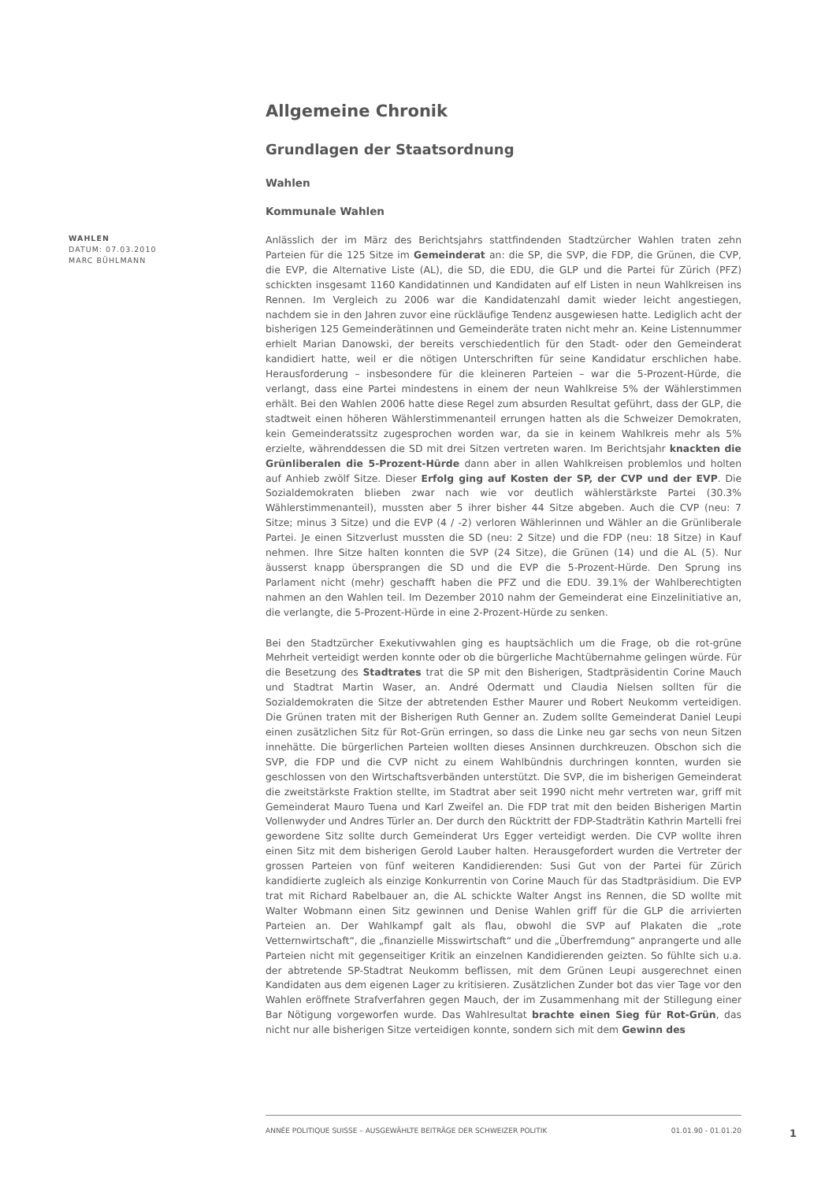Allgemeine Chronik
Grundlagen der Staatsordnung
Wahlen
Kommunale Wahlen
WAHLEN
DATUM: 07.03.2010
MARC BÜHLMANN
Anlässlich der im März des Berichtsjahrs stattfindenden Stadtzürcher Wahlen traten zehn Parteien für die 125 Sitze im Gemeinderat an: die SP, die SVP, die FDP, die Grünen, die CVP, die EVP, die Alternative Liste (AL), die SD, die EDU, die GLP und die Partei für Zürich (PFZ) schickten insgesamt 1160 Kandidatinnen und Kandidaten auf elf Listen in neun Wahlkreisen ins Rennen. Im Vergleich zu 2006 war die Kandidatenzahl damit wieder leicht angestiegen, nachdem sie in den Jahren zuvor eine rückläufige Tendenz ausgewiesen hatte. Lediglich acht der bisherigen 125 Gemeinderätinnen und Gemeinderäte traten nicht mehr an. Keine Listennummer erhielt Marian Danowski, der bereits verschiedentlich für den Stadt- oder den Gemeinderat kandidiert hatte, weil er die nötigen Unterschriften für seine Kandidatur erschlichen habe. Herausforderung – insbesondere für die kleineren Parteien – war die 5-Prozent-Hürde, die verlangt, dass eine Partei mindestens in einem der neun Wahlkreise 5% der Wählerstimmen erhält. Bei den Wahlen 2006 hatte diese Regel zum absurden Resultat geführt, dass der GLP, die stadtweit einen höheren Wählerstimmenanteil errungen hatten als die Schweizer Demokraten, kein Gemeinderatssitz zugesprochen worden war, da sie in keinem Wahlkreis mehr als 5% erzielte, währenddessen die SD mit drei Sitzen vertreten waren. Im Berichtsjahr knackten die Grünliberalen die 5-Prozent-Hürde dann aber in allen Wahlkreisen problemlos und holten auf Anhieb zwölf Sitze. Dieser Erfolg ging auf Kosten der SP, der CVP und der EVP. Die Sozialdemokraten blieben zwar nach wie vor deutlich wählerstärkste Partei (30.3% Wählerstimmenanteil), mussten aber 5 ihrer bisher 44 Sitze abgeben. Auch die CVP (neu: 7 Sitze; minus 3 Sitze) und die EVP (4 / -2) verloren Wählerinnen und Wähler an die Grünliberale Partei. Je einen Sitzverlust mussten die SD (neu: 2 Sitze) und die FDP (neu: 18 Sitze) in Kauf nehmen. Ihre Sitze halten konnten die SVP (24 Sitze), die Grünen (14) und die AL (5). Nur äusserst knapp übersprangen die SD und die EVP die 5-Prozent-Hürde. Den Sprung ins Parlament nicht (mehr) geschafft haben die PFZ und die EDU. 39.1% der Wahlberechtigten nahmen an den Wahlen teil. Im Dezember 2010 nahm der Gemeinderat eine Einzelinitiative an, die verlangte, die 5-Prozent-Hürde in eine 2-Prozent-Hürde zu senken.
Bei den Stadtzürcher Exekutivwahlen ging es hauptsächlich um die Frage, ob die rot-grüne Mehrheit verteidigt werden konnte oder ob die bürgerliche Machtübernahme gelingen würde. Für die Besetzung des Stadtrates trat die SP mit den Bisherigen, Stadtpräsidentin Corine Mauch und Stadtrat Martin Waser, an. André Odermatt und Claudia Nielsen sollten für die Sozialdemokraten die Sitze der abtretenden Esther Maurer und Robert Neukomm verteidigen. Die Grünen traten mit der Bisherigen Ruth Genner an. Zudem sollte Gemeinderat Daniel Leupi einen zusätzlichen Sitz für Rot-Grün erringen, so dass die Linke neu gar sechs von neun Sitzen innehätte. Die bürgerlichen Parteien wollten dieses Ansinnen durchkreuzen. Obschon sich die SVP, die FDP und die CVP nicht zu einem Wahlbündnis durchringen konnten, wurden sie geschlossen von den Wirtschaftsverbänden unterstützt. Die SVP, die im bisherigen Gemeinderat die zweitstärkste Fraktion stellte, im Stadtrat aber seit 1990 nicht mehr vertreten war, griff mit Gemeinderat Mauro Tuena und Karl Zweifel an. Die FDP trat mit den beiden Bisherigen Martin Vollenwyder und Andres Türler an. Der durch den Rücktritt der FDP-Stadträtin Kathrin Martelli frei gewordene Sitz sollte durch Gemeinderat Urs Egger verteidigt werden. Die CVP wollte ihren einen Sitz mit dem bisherigen Gerold Lauber halten. Herausgefordert wurden die Vertreter der grossen Parteien von fünf weiteren Kandidierenden: Susi Gut von der Partei für Zürich kandidierte zugleich als einzige Konkurrentin von Corine Mauch für das Stadtpräsidium. Die EVP trat mit Richard Rabelbauer an, die AL schickte Walter Angst ins Rennen, die SD wollte mit Walter Wobmann einen Sitz gewinnen und Denise Wahlen griff für die GLP die arrivierten Parteien an. Der Wahlkampf galt als flau, obwohl die SVP auf Plakaten die „rote Vetternwirtschaft“, die „finanzielle Misswirtschaft“ und die „Überfremdung“ anprangerte und alle Parteien nicht mit gegenseitiger Kritik an einzelnen Kandidierenden geizten. So fühlte sich u.a. der abtretende SP-Stadtrat Neukomm beflissen, mit dem Grünen Leupi ausgerechnet einen Kandidaten aus dem eigenen Lager zu kritisieren. Zusätzlichen Zunder bot das vier Tage vor den Wahlen eröffnete Strafverfahren gegen Mauch, der im Zusammenhang mit der Stillegung einer Bar Nötigung vorgeworfen wurde. Das Wahlresultat brachte einen Sieg für Rot-Grün, das nicht nur alle bisherigen Sitze verteidigen konnte, sondern sich mit dem Gewinn des
ANNÉE POLITIQUE SUISSE – AUSGEWÄHLTE BEITRÄGE DER SCHWEIZER POLITIK 01.01.90 - 01.01.20
1